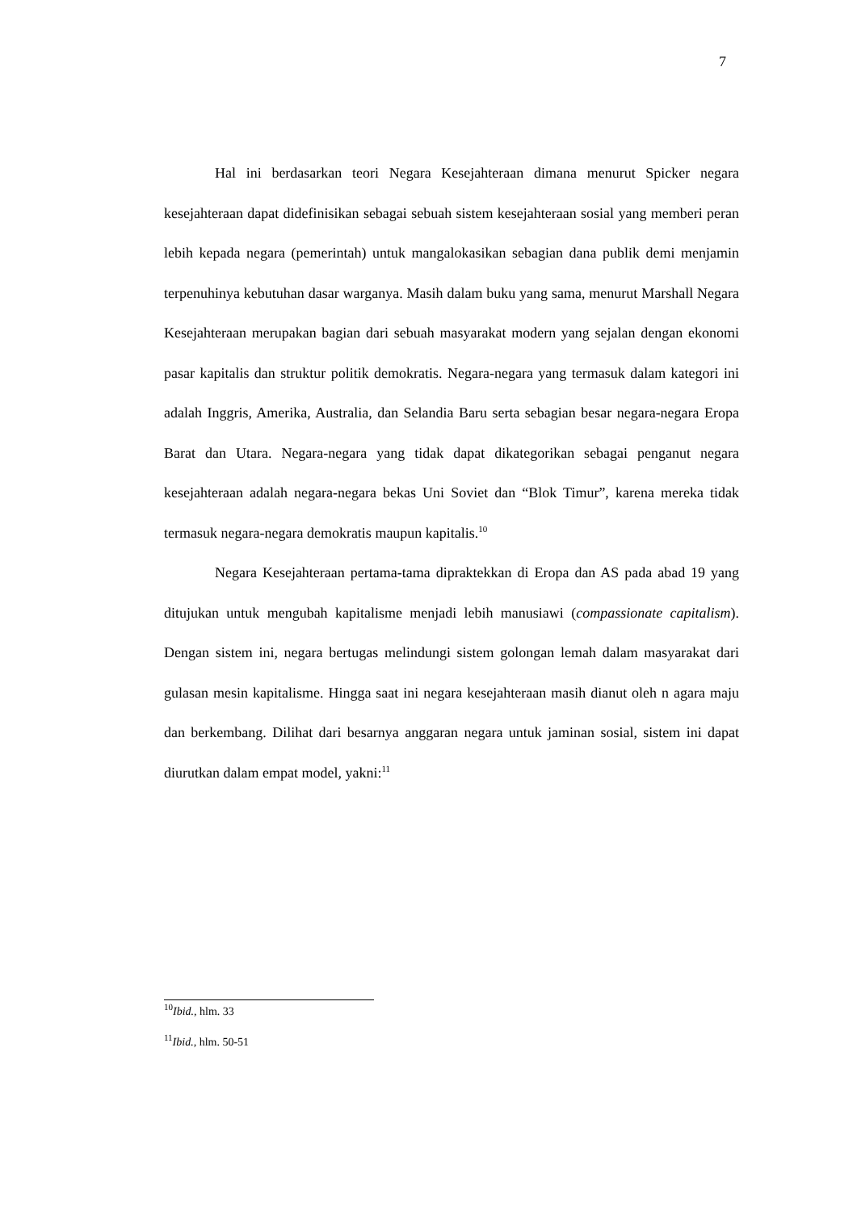7
Hal ini berdasarkan teori Negara Kesejahteraan dimana menurut Spicker negara kesejahteraan dapat didefinisikan sebagai sebuah sistem kesejahteraan sosial yang memberi peran lebih kepada negara (pemerintah) untuk mangalokasikan sebagian dana publik demi menjamin terpenuhinya kebutuhan dasar warganya. Masih dalam buku yang sama, menurut Marshall Negara Kesejahteraan merupakan bagian dari sebuah masyarakat modern yang sejalan dengan ekonomi pasar kapitalis dan struktur politik demokratis. Negara-negara yang termasuk dalam kategori ini adalah Inggris, Amerika, Australia, dan Selandia Baru serta sebagian besar negara-negara Eropa Barat dan Utara. Negara-negara yang tidak dapat dikategorikan sebagai penganut negara kesejahteraan adalah negara-negara bekas Uni Soviet dan “Blok Timur”, karena mereka tidak termasuk negara-negara demokratis maupun kapitalis.<sup>10</sup>
Negara Kesejahteraan pertama-tama dipraktekkan di Eropa dan AS pada abad 19 yang ditujukan untuk mengubah kapitalisme menjadi lebih manusiawi (compassionate capitalism). Dengan sistem ini, negara bertugas melindungi sistem golongan lemah dalam masyarakat dari gulasan mesin kapitalisme. Hingga saat ini negara kesejahteraan masih dianut oleh n agara maju dan berkembang. Dilihat dari besarnya anggaran negara untuk jaminan sosial, sistem ini dapat diurutkan dalam empat model, yakni:<sup>11</sup>
<sup>10</sup> Ibid., hlm. 33
<sup>11</sup> Ibid., hlm. 50-51